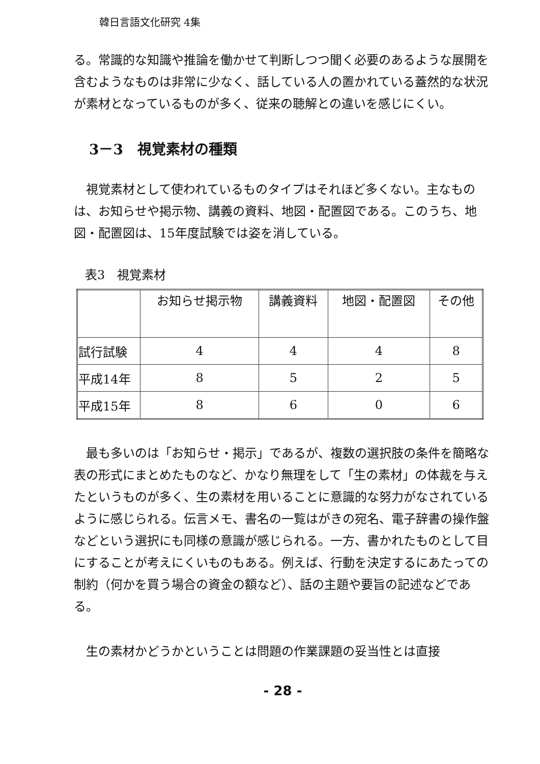韓日言語文化研究 4集
る。常識的な知識や推論を働かせて判断しつつ聞く必要のあるような展開を含むようなものは非常に少なく、話している人の置かれている蓋然的な状況が素材となっているものが多く、従来の聴解との違いを感じにくい。
3－3　視覚素材の種類
視覚素材として使われているものタイプはそれほど多くない。主なものは、お知らせや掲示物、講義の資料、地図・配置図である。このうち、地図・配置図は、15年度試験では姿を消している。
表3　視覚素材
| | お知らせ掲示物 | 講義資料 | 地図・配置図 | その他 |
| --- | --- | --- | --- | --- |
| 試行試験 | 4 | 4 | 4 | 8 |
| 平成14年 | 8 | 5 | 2 | 5 |
| 平成15年 | 8 | 6 | 0 | 6 |
最も多いのは「お知らせ・掲示」であるが、複数の選択肢の条件を簡略な表の形式にまとめたものなど、かなり無理をして「生の素材」の体裁を与えたというものが多く、生の素材を用いることに意識的な努力がなされているように感じられる。伝言メモ、書名の一覧はがきの宛名、電子辞書の操作盤などという選択にも同様の意識が感じられる。一方、書かれたものとして目にすることが考えにくいものもある。例えば、行動を決定するにあたっての制約（何かを買う場合の資金の額など）、話の主題や要旨の記述などである。
生の素材かどうかということは問題の作業課題の妥当性とは直接
- 28 -